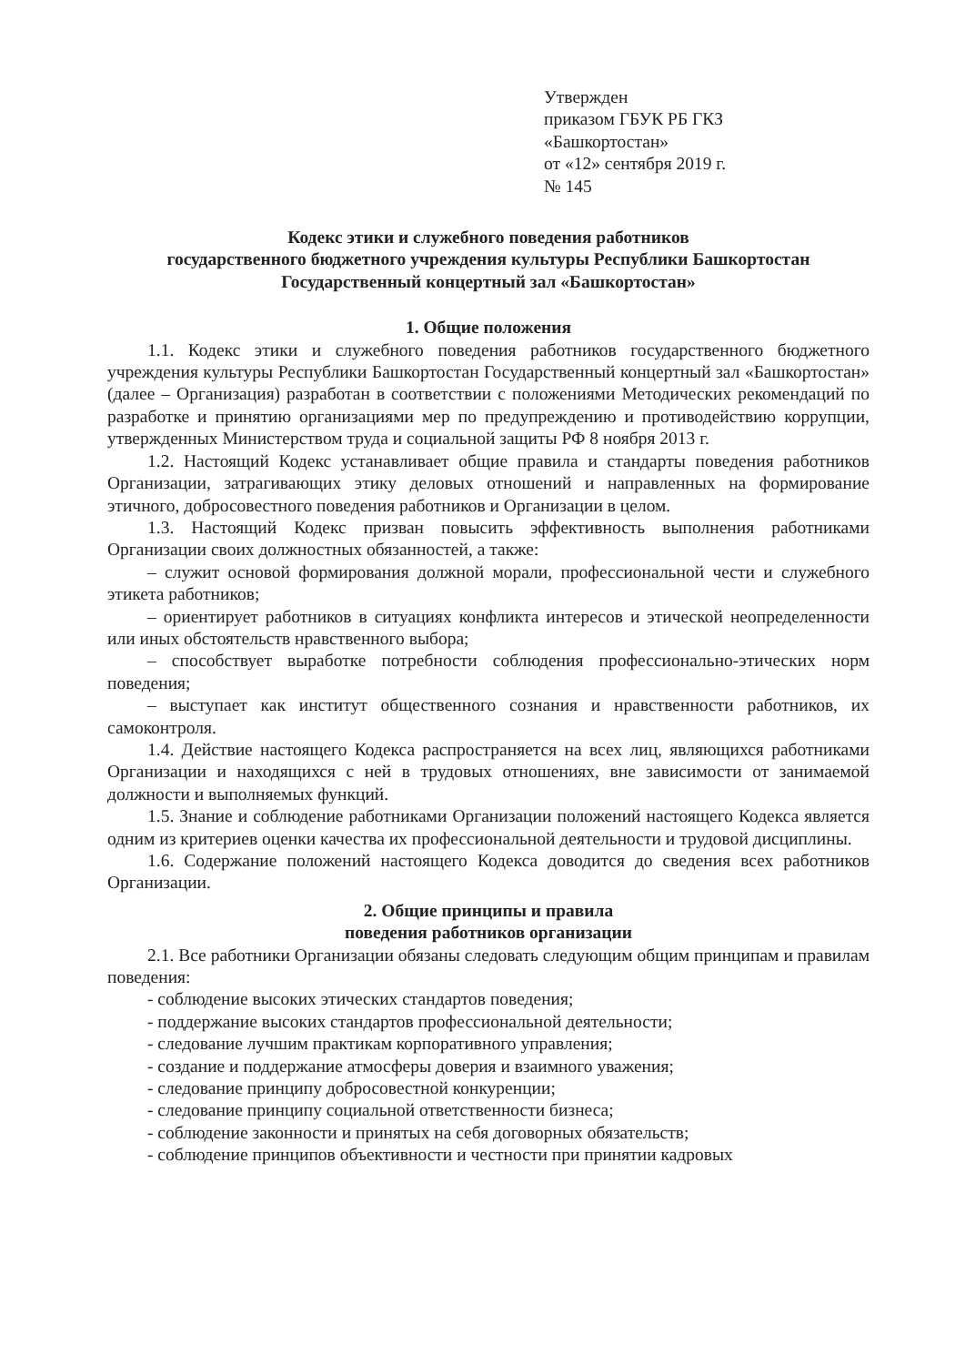Утвержден
приказом ГБУК РБ ГКЗ
«Башкортостан»
от «12» сентября 2019 г.
№ 145
Кодекс этики и служебного поведения работников
государственного бюджетного учреждения культуры Республики Башкортостан
Государственный концертный зал «Башкортостан»
1. Общие положения
1.1. Кодекс этики и служебного поведения работников государственного бюджетного учреждения культуры Республики Башкортостан Государственный концертный зал «Башкортостан» (далее – Организация) разработан в соответствии с положениями Методических рекомендаций по разработке и принятию организациями мер по предупреждению и противодействию коррупции, утвержденных Министерством труда и социальной защиты РФ 8 ноября 2013 г.
1.2. Настоящий Кодекс устанавливает общие правила и стандарты поведения работников Организации, затрагивающих этику деловых отношений и направленных на формирование этичного, добросовестного поведения работников и Организации в целом.
1.3. Настоящий Кодекс призван повысить эффективность выполнения работниками Организации своих должностных обязанностей, а также:
– служит основой формирования должной морали, профессиональной чести и служебного этикета работников;
– ориентирует работников в ситуациях конфликта интересов и этической неопределенности или иных обстоятельств нравственного выбора;
– способствует выработке потребности соблюдения профессионально-этических норм поведения;
– выступает как институт общественного сознания и нравственности работников, их самоконтроля.
1.4. Действие настоящего Кодекса распространяется на всех лиц, являющихся работниками Организации и находящихся с ней в трудовых отношениях, вне зависимости от занимаемой должности и выполняемых функций.
1.5. Знание и соблюдение работниками Организации положений настоящего Кодекса является одним из критериев оценки качества их профессиональной деятельности и трудовой дисциплины.
1.6. Содержание положений настоящего Кодекса доводится до сведения всех работников Организации.
2. Общие принципы и правила
поведения работников организации
2.1. Все работники Организации обязаны следовать следующим общим принципам и правилам поведения:
- соблюдение высоких этических стандартов поведения;
- поддержание высоких стандартов профессиональной деятельности;
- следование лучшим практикам корпоративного управления;
- создание и поддержание атмосферы доверия и взаимного уважения;
- следование принципу добросовестной конкуренции;
- следование принципу социальной ответственности бизнеса;
- соблюдение законности и принятых на себя договорных обязательств;
- соблюдение принципов объективности и честности при принятии кадровых